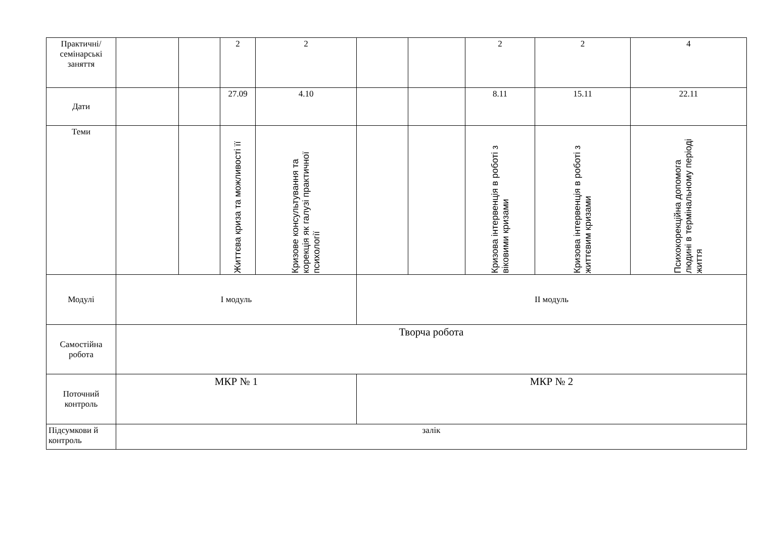| Практичні/ семінарські заняття | | | 2 | 2 | | | 2 | 2 | 4 |
| Дати | | | 27.09 | 4.10 | | | 8.11 | 15.11 | 22.11 |
| Теми | | | Життєва криза та можливості її | Кризове консультування та корекція як галузі практичної психології | | | Кризова інтервенція в роботі з віковими кризами | Кризова інтервенція в роботі з життєвим кризами | Психокорекційна допомога людині в термінальному періоді життя |
| Модулі | І модуль | | | | ІІ модуль | | | | |
| Самостійна робота | Творча робота | | | | | | | | |
| Поточний контроль | МКР № 1 | | | | МКР № 2 | | | | |
| Підсумкови й контроль | залік | | | | | | | | |